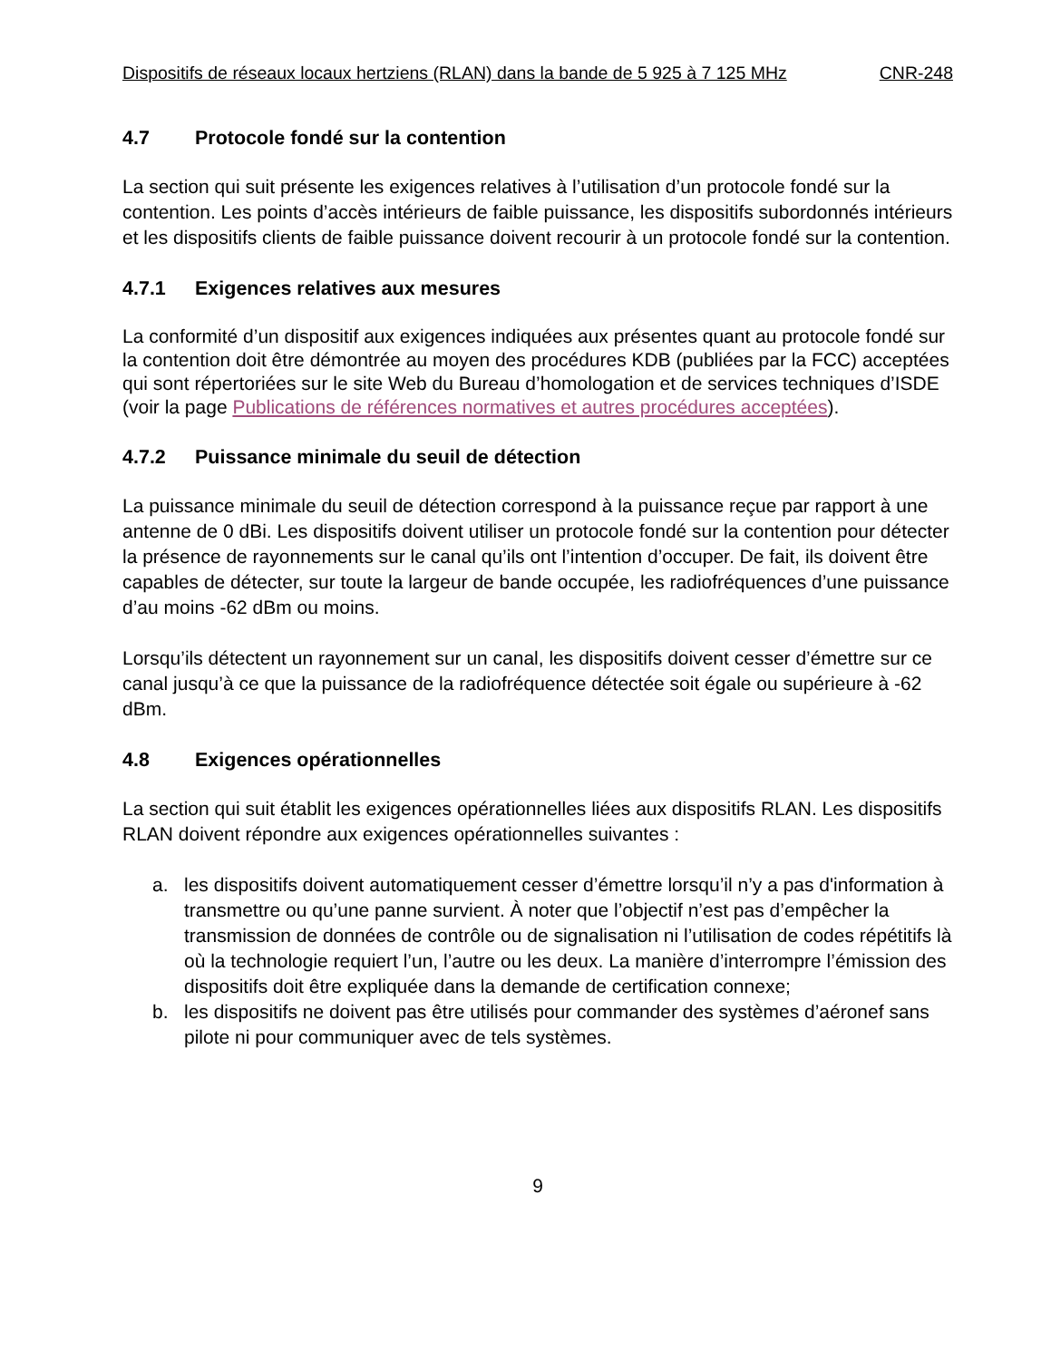Dispositifs de réseaux locaux hertziens (RLAN) dans la bande de 5 925 à 7 125 MHz CNR-248
4.7 Protocole fondé sur la contention
La section qui suit présente les exigences relatives à l’utilisation d’un protocole fondé sur la contention. Les points d’accès intérieurs de faible puissance, les dispositifs subordonnés intérieurs et les dispositifs clients de faible puissance doivent recourir à un protocole fondé sur la contention.
4.7.1 Exigences relatives aux mesures
La conformité d’un dispositif aux exigences indiquées aux présentes quant au protocole fondé sur la contention doit être démontrée au moyen des procédures KDB (publiées par la FCC) acceptées qui sont répertoriées sur le site Web du Bureau d’homologation et de services techniques d’ISDE (voir la page Publications de références normatives et autres procédures acceptées).
4.7.2 Puissance minimale du seuil de détection
La puissance minimale du seuil de détection correspond à la puissance reçue par rapport à une antenne de 0 dBi. Les dispositifs doivent utiliser un protocole fondé sur la contention pour détecter la présence de rayonnements sur le canal qu’ils ont l’intention d’occuper. De fait, ils doivent être capables de détecter, sur toute la largeur de bande occupée, les radiofréquences d’une puissance d’au moins -62 dBm ou moins.
Lorsqu’ils détectent un rayonnement sur un canal, les dispositifs doivent cesser d’émettre sur ce canal jusqu’à ce que la puissance de la radiofréquence détectée soit égale ou supérieure à -62 dBm.
4.8 Exigences opérationnelles
La section qui suit établit les exigences opérationnelles liées aux dispositifs RLAN. Les dispositifs RLAN doivent répondre aux exigences opérationnelles suivantes :
a. les dispositifs doivent automatiquement cesser d’émettre lorsqu’il n’y a pas d'information à transmettre ou qu’une panne survient. À noter que l’objectif n’est pas d’empêcher la transmission de données de contrôle ou de signalisation ni l’utilisation de codes répétitifs là où la technologie requiert l’un, l’autre ou les deux. La manière d’interrompre l’émission des dispositifs doit être expliquée dans la demande de certification connexe;
b. les dispositifs ne doivent pas être utilisés pour commander des systèmes d’aéronef sans pilote ni pour communiquer avec de tels systèmes.
9